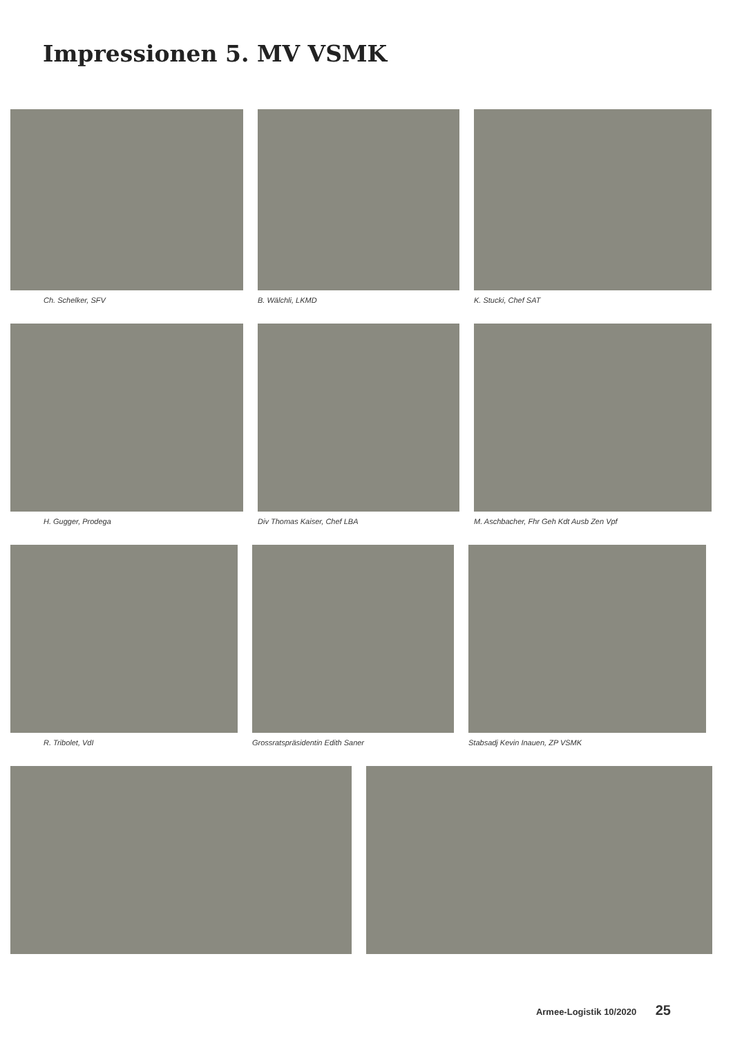Impressionen 5. MV VSMK
Ch. Schelker, SFV B. Wälchli, LKMD K. Stucki, Chef SAT
H. Gugger, Prodega Div Thomas Kaiser, Chef LBA M. Aschbacher, Fhr Geh Kdt Ausb Zen Vpf
R. Tribolet, VdI Grossratspräsidentin Edith Saner
Stabsadj Kevin Inauen, ZP VSMK
Armee-Logistik 10/2020 25